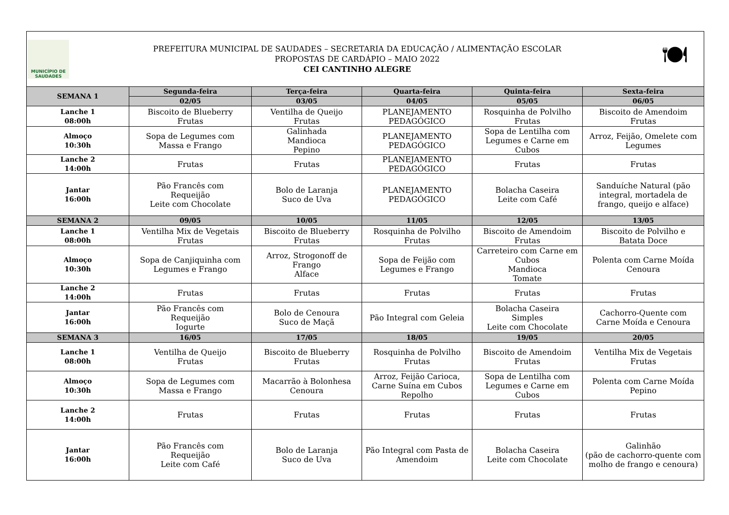MUNICÍPIO DE
SAUDADES
PREFEITURA MUNICIPAL DE SAUDADES – SECRETARIA DA EDUCAÇÃO / ALIMENTAÇÃO ESCOLAR
PROPOSTAS DE CARDÁPIO – MAIO 2022
CEI CANTINHO ALEGRE
🍽
| SEMANA 1 | Segunda-feira | Terça-feira | Quarta-feira | Quinta-feira | Sexta-feira |
| --- | --- | --- | --- | --- | --- |
| | 02/05 | 03/05 | 04/05 | 05/05 | 06/05 |
| Lanche 1 08:00h | Biscoito de Blueberry Frutas | Ventilha de Queijo Frutas | PLANEJAMENTO PEDAGÓGICO | Rosquinha de Polvilho Frutas | Biscoito de Amendoim Frutas |
| Almoço 10:30h | Sopa de Legumes com Massa e Frango | Galinhada Mandioca Pepino | PLANEJAMENTO PEDAGÓGICO | Sopa de Lentilha com Legumes e Carne em Cubos | Arroz, Feijão, Omelete com Legumes |
| Lanche 2 14:00h | Frutas | Frutas | PLANEJAMENTO PEDAGÓGICO | Frutas | Frutas |
| Jantar 16:00h | Pão Francês com Requeijão Leite com Chocolate | Bolo de Laranja Suco de Uva | PLANEJAMENTO PEDAGÓGICO | Bolacha Caseira Leite com Café | Sanduíche Natural (pão integral, mortadela de frango, queijo e alface) |
| SEMANA 2 | 09/05 | 10/05 | 11/05 | 12/05 | 13/05 |
| Lanche 1 08:00h | Ventilha Mix de Vegetais Frutas | Biscoito de Blueberry Frutas | Rosquinha de Polvilho Frutas | Biscoito de Amendoim Frutas | Biscoito de Polvilho e Batata Doce |
| Almoço 10:30h | Sopa de Canjiquinha com Legumes e Frango | Arroz, Strogonoff de Frango Alface | Sopa de Feijão com Legumes e Frango | Carreteiro com Carne em Cubos Mandioca Tomate | Polenta com Carne Moída Cenoura |
| Lanche 2 14:00h | Frutas | Frutas | Frutas | Frutas | Frutas |
| Jantar 16:00h | Pão Francês com Requeijão Iogurte | Bolo de Cenoura Suco de Maçã | Pão Integral com Geleia | Bolacha Caseira Simples Leite com Chocolate | Cachorro-Quente com Carne Moída e Cenoura |
| SEMANA 3 | 16/05 | 17/05 | 18/05 | 19/05 | 20/05 |
| Lanche 1 08:00h | Ventilha de Queijo Frutas | Biscoito de Blueberry Frutas | Rosquinha de Polvilho Frutas | Biscoito de Amendoim Frutas | Ventilha Mix de Vegetais Frutas |
| Almoço 10:30h | Sopa de Legumes com Massa e Frango | Macarrão à Bolonhesa Cenoura | Arroz, Feijão Carioca, Carne Suína em Cubos Repolho | Sopa de Lentilha com Legumes e Carne em Cubos | Polenta com Carne Moída Pepino |
| Lanche 2 14:00h | Frutas | Frutas | Frutas | Frutas | Frutas |
| Jantar 16:00h | Pão Francês com Requeijão Leite com Café | Bolo de Laranja Suco de Uva | Pão Integral com Pasta de Amendoim | Bolacha Caseira Leite com Chocolate | Galinhão (pão de cachorro-quente com molho de frango e cenoura) |